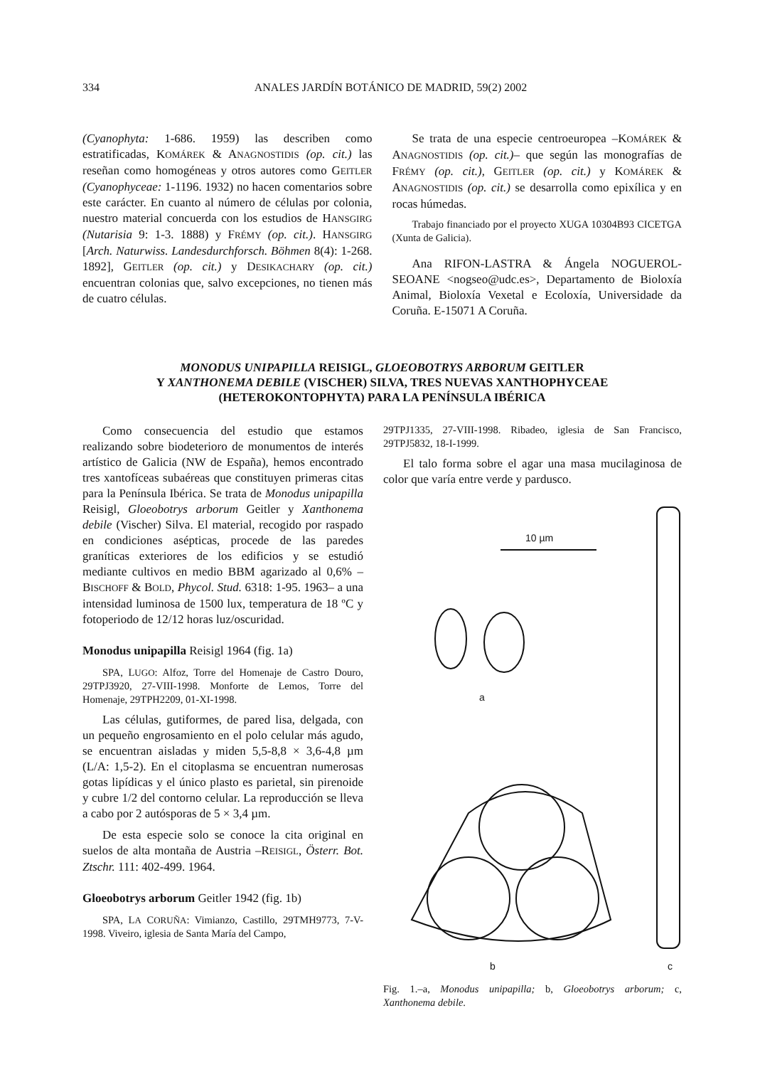334 ANALES JARDÍN BOTÁNICO DE MADRID, 59(2) 2002
(Cyanophyta: 1-686. 1959) las describen como estratificadas, KOMÁREK & ANAGNOSTIDIS (op. cit.) las reseñan como homogéneas y otros autores como GEITLER (Cyanophyceae: 1-1196. 1932) no hacen comentarios sobre este carácter. En cuanto al número de células por colonia, nuestro material concuerda con los estudios de HANSGIRG (Nutarisia 9: 1-3. 1888) y FRÉMY (op. cit.). HANSGIRG [Arch. Naturwiss. Landesdurchforsch. Böhmen 8(4): 1-268. 1892], GEITLER (op. cit.) y DESIKACHARY (op. cit.) encuentran colonias que, salvo excepciones, no tienen más de cuatro células.
Se trata de una especie centroeuropea –KOMÁREK & ANAGNOSTIDIS (op. cit.)– que según las monografías de FRÉMY (op. cit.), GEITLER (op. cit.) y KOMÁREK & ANAGNOSTIDIS (op. cit.) se desarrolla como epixílica y en rocas húmedas.
Trabajo financiado por el proyecto XUGA 10304B93 CICETGA (Xunta de Galicia).
Ana RIFON-LASTRA & Ángela NOGUEROL-SEOANE <nogseo@udc.es>, Departamento de Bioloxía Animal, Bioloxía Vexetal e Ecoloxía, Universidade da Coruña. E-15071 A Coruña.
MONODUS UNIPAPILLA REISIGL, GLOEOBOTRYS ARBORUM GEITLER
Y XANTHONEMA DEBILE (VISCHER) SILVA, TRES NUEVAS XANTHOPHYCEAE
(HETEROKONTOPHYTA) PARA LA PENÍNSULA IBÉRICA
Como consecuencia del estudio que estamos realizando sobre biodeterioro de monumentos de interés artístico de Galicia (NW de España), hemos encontrado tres xantofíceas subaéreas que constituyen primeras citas para la Península Ibérica. Se trata de Monodus unipapilla Reisigl, Gloeobotrys arborum Geitler y Xanthonema debile (Vischer) Silva. El material, recogido por raspado en condiciones asépticas, procede de las paredes graníticas exteriores de los edificios y se estudió mediante cultivos en medio BBM agarizado al 0,6% –BISCHOFF & BOLD, Phycol. Stud. 6318: 1-95. 1963– a una intensidad luminosa de 1500 lux, temperatura de 18 ºC y fotoperiodo de 12/12 horas luz/oscuridad.
Monodus unipapilla Reisigl 1964 (fig. 1a)
SPA, LUGO: Alfoz, Torre del Homenaje de Castro Douro, 29TPJ3920, 27-VIII-1998. Monforte de Lemos, Torre del Homenaje, 29TPH2209, 01-XI-1998.
Las células, gutiformes, de pared lisa, delgada, con un pequeño engrosamiento en el polo celular más agudo, se encuentran aisladas y miden 5,5-8,8 × 3,6-4,8 µm (L/A: 1,5-2). En el citoplasma se encuentran numerosas gotas lipídicas y el único plasto es parietal, sin pirenoide y cubre 1/2 del contorno celular. La reproducción se lleva a cabo por 2 autósporas de 5 × 3,4 µm.
De esta especie solo se conoce la cita original en suelos de alta montaña de Austria –REISIGL, Österr. Bot. Ztschr. 111: 402-499. 1964.
Gloeobotrys arborum Geitler 1942 (fig. 1b)
SPA, LA CORUÑA: Vimianzo, Castillo, 29TMH9773, 7-V-1998. Viveiro, iglesia de Santa María del Campo,
29TPJ1335, 27-VIII-1998. Ribadeo, iglesia de San Francisco, 29TPJ5832, 18-I-1999.
El talo forma sobre el agar una masa mucilaginosa de color que varía entre verde y pardusco.
10 µm
a
b
c
Fig. 1.–a, Monodus unipapilla; b, Gloeobotrys arborum; c, Xanthonema debile.